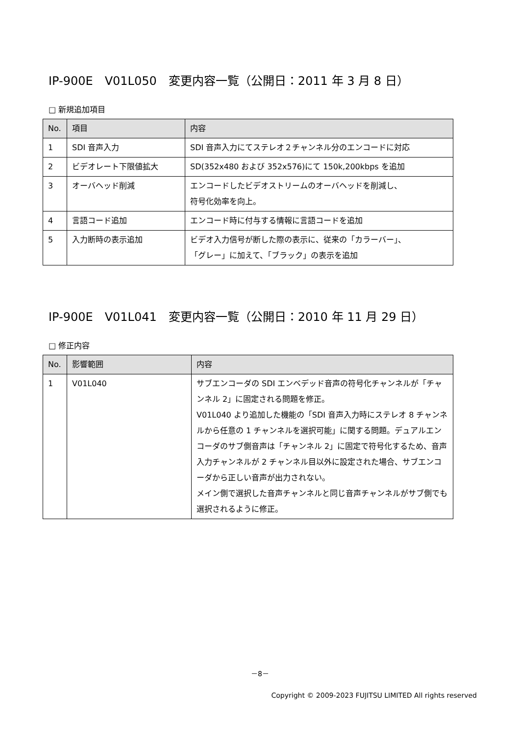IP-900E　V01L050　変更内容一覧（公開日：2011 年 3 月 8 日）
□ 新規追加項目
| No. | 項目 | 内容 |
| --- | --- | --- |
| 1 | SDI 音声入力 | SDI 音声入力にてステレオ２チャンネル分のエンコードに対応 |
| 2 | ビデオレート下限値拡大 | SD(352x480 および 352x576)にて 150k,200kbps を追加 |
| 3 | オーバヘッド削減 | エンコードしたビデオストリームのオーバヘッドを削減し、 符号化効率を向上。 |
| 4 | 言語コード追加 | エンコード時に付与する情報に言語コードを追加 |
| 5 | 入力断時の表示追加 | ビデオ入力信号が断した際の表示に、従来の「カラーバー」、 「グレー」に加えて、「ブラック」の表示を追加 |
IP-900E　V01L041　変更内容一覧（公開日：2010 年 11 月 29 日）
□ 修正内容
| No. | 影響範囲 | 内容 |
| --- | --- | --- |
| 1 | V01L040 | サブエンコーダの SDI エンベデッド音声の符号化チャンネルが「チャンネル 2」に固定される問題を修正。 V01L040 より追加した機能の「SDI 音声入力時にステレオ 8 チャンネルから任意の 1 チャンネルを選択可能」に関する問題。デュアルエンコーダのサブ側音声は「チャンネル 2」に固定で符号化するため、音声入力チャンネルが 2 チャンネル目以外に設定された場合、サブエンコーダから正しい音声が出力されない。 メイン側で選択した音声チャンネルと同じ音声チャンネルがサブ側でも選択されるように修正。 |
－8－
Copyright © 2009-2023 FUJITSU LIMITED All rights reserved